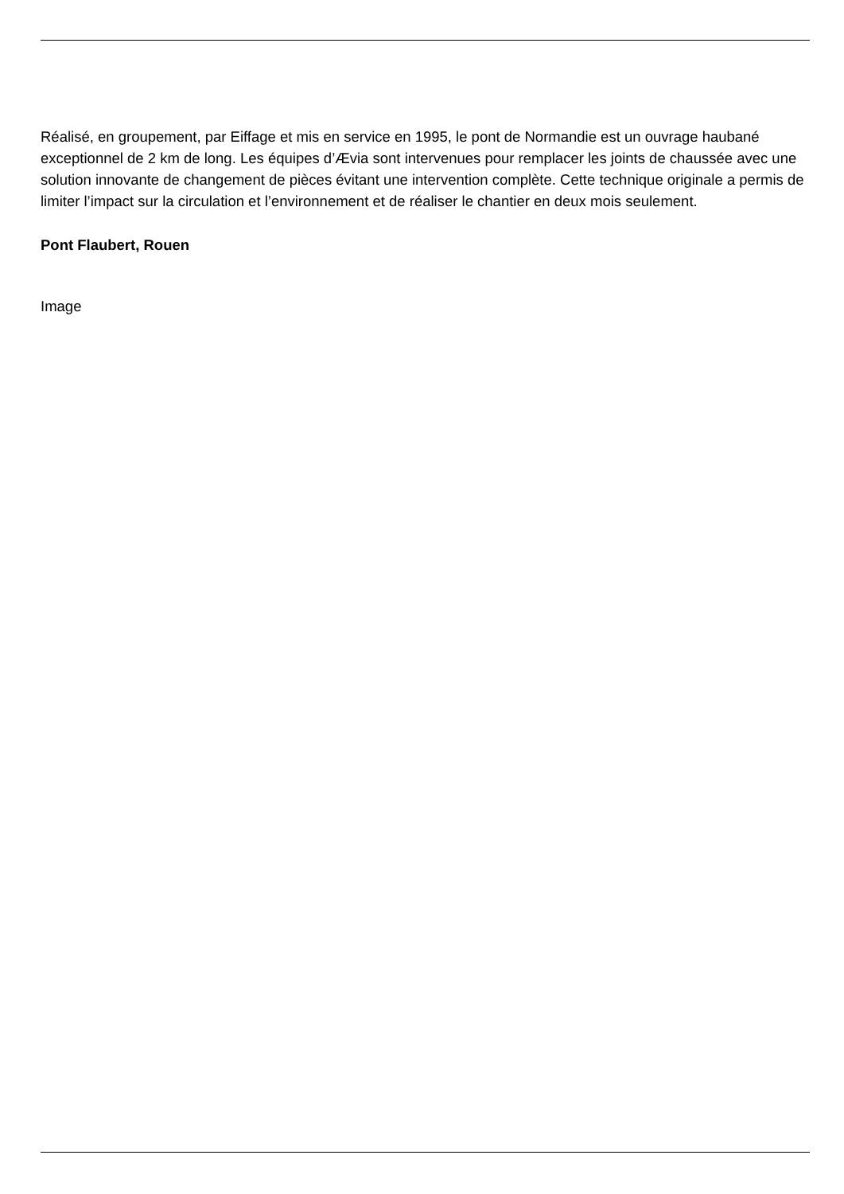Réalisé, en groupement, par Eiffage et mis en service en 1995, le pont de Normandie est un ouvrage haubané exceptionnel de 2 km de long. Les équipes d’Ævia sont intervenues pour remplacer les joints de chaussée avec une solution innovante de changement de pièces évitant une intervention complète. Cette technique originale a permis de limiter l’impact sur la circulation et l’environnement et de réaliser le chantier en deux mois seulement.
Pont Flaubert, Rouen
Image